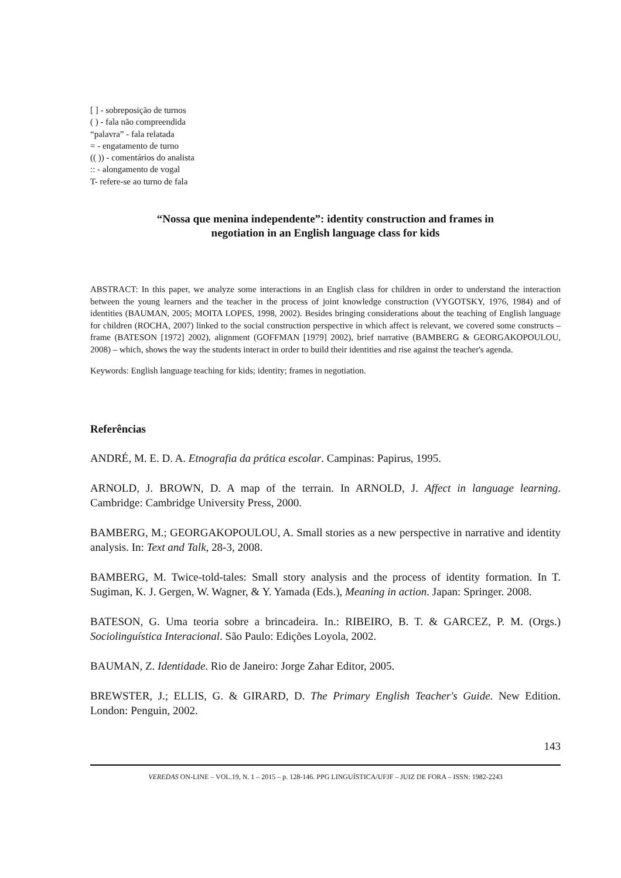[ ] - sobreposição de turnos
( ) - fala não compreendida
“palavra” - fala relatada
= - engatamento de turno
(( )) - comentários do analista
:: - alongamento de vogal
T- refere-se ao turno de fala
“Nossa que menina independente”: identity construction and frames in
negotiation in an English language class for kids
ABSTRACT: In this paper, we analyze some interactions in an English class for children in order to understand the interaction between the young learners and the teacher in the process of joint knowledge construction (VYGOTSKY, 1976, 1984) and of identities (BAUMAN, 2005; MOITA LOPES, 1998, 2002). Besides bringing considerations about the teaching of English language for children (ROCHA, 2007) linked to the social construction perspective in which affect is relevant, we covered some constructs – frame (BATESON [1972] 2002), alignment (GOFFMAN [1979] 2002), brief narrative (BAMBERG & GEORGAKOPOULOU, 2008) – which, shows the way the students interact in order to build their identities and rise against the teacher's agenda.
Keywords: English language teaching for kids; identity; frames in negotiation.
Referências
ANDRÉ, M. E. D. A. Etnografia da prática escolar. Campinas: Papirus, 1995.
ARNOLD, J. BROWN, D. A map of the terrain. In ARNOLD, J. Affect in language learning. Cambridge: Cambridge University Press, 2000.
BAMBERG, M.; GEORGAKOPOULOU, A. Small stories as a new perspective in narrative and identity analysis. In: Text and Talk, 28-3, 2008.
BAMBERG, M. Twice-told-tales: Small story analysis and the process of identity formation. In T. Sugiman, K. J. Gergen, W. Wagner, & Y. Yamada (Eds.), Meaning in action. Japan: Springer. 2008.
BATESON, G. Uma teoria sobre a brincadeira. In.: RIBEIRO, B. T. & GARCEZ, P. M. (Orgs.) Sociolinguística Interacional. São Paulo: Edições Loyola, 2002.
BAUMAN, Z. Identidade. Rio de Janeiro: Jorge Zahar Editor, 2005.
BREWSTER, J.; ELLIS, G. & GIRARD, D. The Primary English Teacher's Guide. New Edition. London: Penguin, 2002.
143
VEREDAS ON-LINE – VOL.19, N. 1 – 2015 – p. 128-146. PPG LINGUÍSTICA/UFJF – JUIZ DE FORA – ISSN: 1982-2243